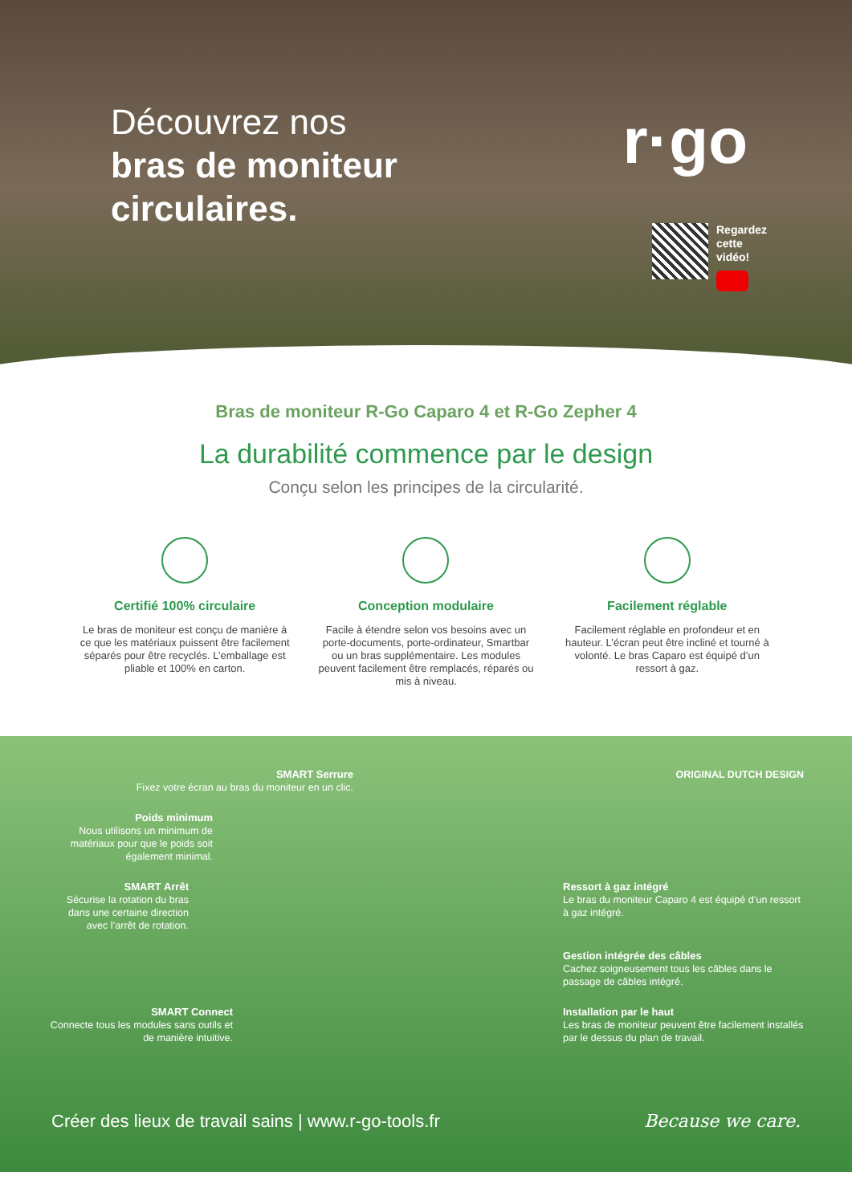Découvrez nos
bras de moniteur
circulaires.
r·go
Regardez
cette
vidéo!
Bras de moniteur R-Go Caparo 4 et R-Go Zepher 4
La durabilité commence par le design
Conçu selon les principes de la circularité.
Certifié 100% circulaire
Le bras de moniteur est conçu de manière à ce que les matériaux puissent être facilement séparés pour être recyclés. L’emballage est pliable et 100% en carton.
Conception modulaire
Facile à étendre selon vos besoins avec un porte-documents, porte-ordinateur, Smartbar ou un bras supplémentaire. Les modules peuvent facilement être remplacés, réparés ou mis à niveau.
Facilement réglable
Facilement réglable en profondeur et en hauteur. L’écran peut être incliné et tourné à volonté. Le bras Caparo est équipé d’un ressort à gaz.
SMART Serrure
Fixez votre écran au bras du moniteur en un clic.
ORIGINAL DUTCH DESIGN
Poids minimum
Nous utilisons un minimum de matériaux pour que le poids soit également minimal.
SMART Arrêt
Sécurise la rotation du bras dans une certaine direction avec l’arrêt de rotation.
Ressort à gaz intégré
Le bras du moniteur Caparo 4 est équipé d’un ressort à gaz intégré.
Gestion intégrée des câbles
Cachez soigneusement tous les câbles dans le passage de câbles intégré.
SMART Connect
Connecte tous les modules sans outils et de manière intuitive.
Installation par le haut
Les bras de moniteur peuvent être facilement installés par le dessus du plan de travail.
Créer des lieux de travail sains | www.r-go-tools.fr Because we care.